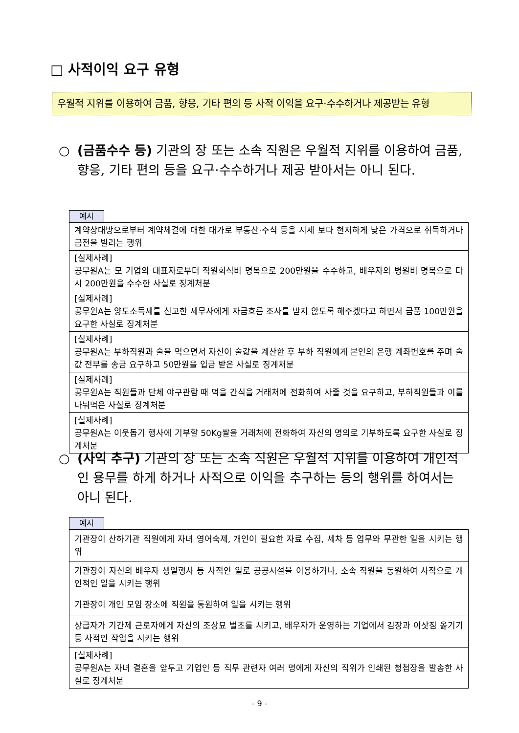□ 사적이익 요구 유형
우월적 지위를 이용하여 금품, 향응, 기타 편의 등 사적 이익을 요구·수수하거나 제공받는 유형
○
(금품수수 등) 기관의 장 또는 소속 직원은 우월적 지위를 이용하여 금품, 향응, 기타 편의 등을 요구·수수하거나 제공 받아서는 아니 된다.
예시
| 계약상대방으로부터 계약체결에 대한 대가로 부동산·주식 등을 시세 보다 현저하게 낮은 가격으로 취득하거나 금전을 빌리는 행위 |
| [실제사례] 공무원A는 모 기업의 대표자로부터 직원회식비 명목으로 200만원을 수수하고, 배우자의 병원비 명목으로 다시 200만원을 수수한 사실로 징계처분 |
| [실제사례] 공무원A는 양도소득세를 신고한 세무사에게 자금흐름 조사를 받지 않도록 해주겠다고 하면서 금품 100만원을 요구한 사실로 징계처분 |
| [실제사례] 공무원A는 부하직원과 술을 먹으면서 자신이 술값을 계산한 후 부하 직원에게 본인의 은행 계좌번호를 주며 술값 전부를 송금 요구하고 50만원을 입금 받은 사실로 징계처분 |
| [실제사례] 공무원A는 직원들과 단체 야구관람 때 먹을 간식을 거래처에 전화하여 사줄 것을 요구하고, 부하직원들과 이를 나눠먹은 사실로 징계처분 |
| [실제사례] 공무원A는 이웃돕기 행사에 기부할 50Kg쌀을 거래처에 전화하여 자신의 명의로 기부하도록 요구한 사실로 징계처분 |
○
(사익 추구) 기관의 장 또는 소속 직원은 우월적 지위를 이용하여 개인적인 용무를 하게 하거나 사적으로 이익을 추구하는 등의 행위를 하여서는 아니 된다.
예시
| 기관장이 산하기관 직원에게 자녀 영어숙제, 개인이 필요한 자료 수집, 세차 등 업무와 무관한 일을 시키는 행위 |
| 기관장이 자신의 배우자 생일행사 등 사적인 일로 공공시설을 이용하거나, 소속 직원을 동원하여 사적으로 개인적인 일을 시키는 행위 |
| 기관장이 개인 모임 장소에 직원을 동원하여 일을 시키는 행위 |
| 상급자가 기간제 근로자에게 자신의 조상묘 벌초를 시키고, 배우자가 운영하는 기업에서 김장과 이삿짐 옮기기 등 사적인 작업을 시키는 행위 |
| [실제사례] 공무원A는 자녀 결혼을 앞두고 기업인 등 직무 관련자 여러 명에게 자신의 직위가 인쇄된 청첩장을 발송한 사실로 징계처분 |
- 9 -